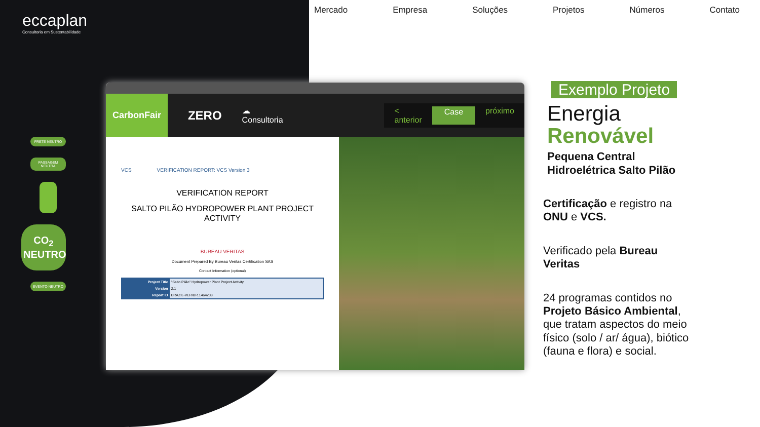eccaplan
Consultoria em Sustentabilidade
Mercado Empresa Soluções Projetos Números Contato
FRETE NEUTRO
PASSAGEM NEUTRA
CO<sub>2</sub> NEUTRO
EVENTO NEUTRO
CarbonFair
ZERO ☁ Consultoria
< anterior Case próximo
VCS VERIFICATION REPORT: VCS Version 3
VERIFICATION REPORT
SALTO PILÃO HYDROPOWER PLANT PROJECT ACTIVITY
BUREAU VERITAS
Document Prepared By Bureau Veritas Certification SAS
Contact Information (optional)
| Project Title | "Salto Pilão" Hydropower Plant Project Activity |
| Version | 2.1 |
| Report ID | BRAZIL-VER/BR.1464238 |
Exemplo Projeto
Energia
Renovável
Pequena Central Hidroelétrica Salto Pilão
Certificação e registro na ONU e VCS.
Verificado pela Bureau Veritas
24 programas contidos no Projeto Básico Ambiental, que tratam aspectos do meio físico (solo / ar/ água), biótico (fauna e flora) e social.